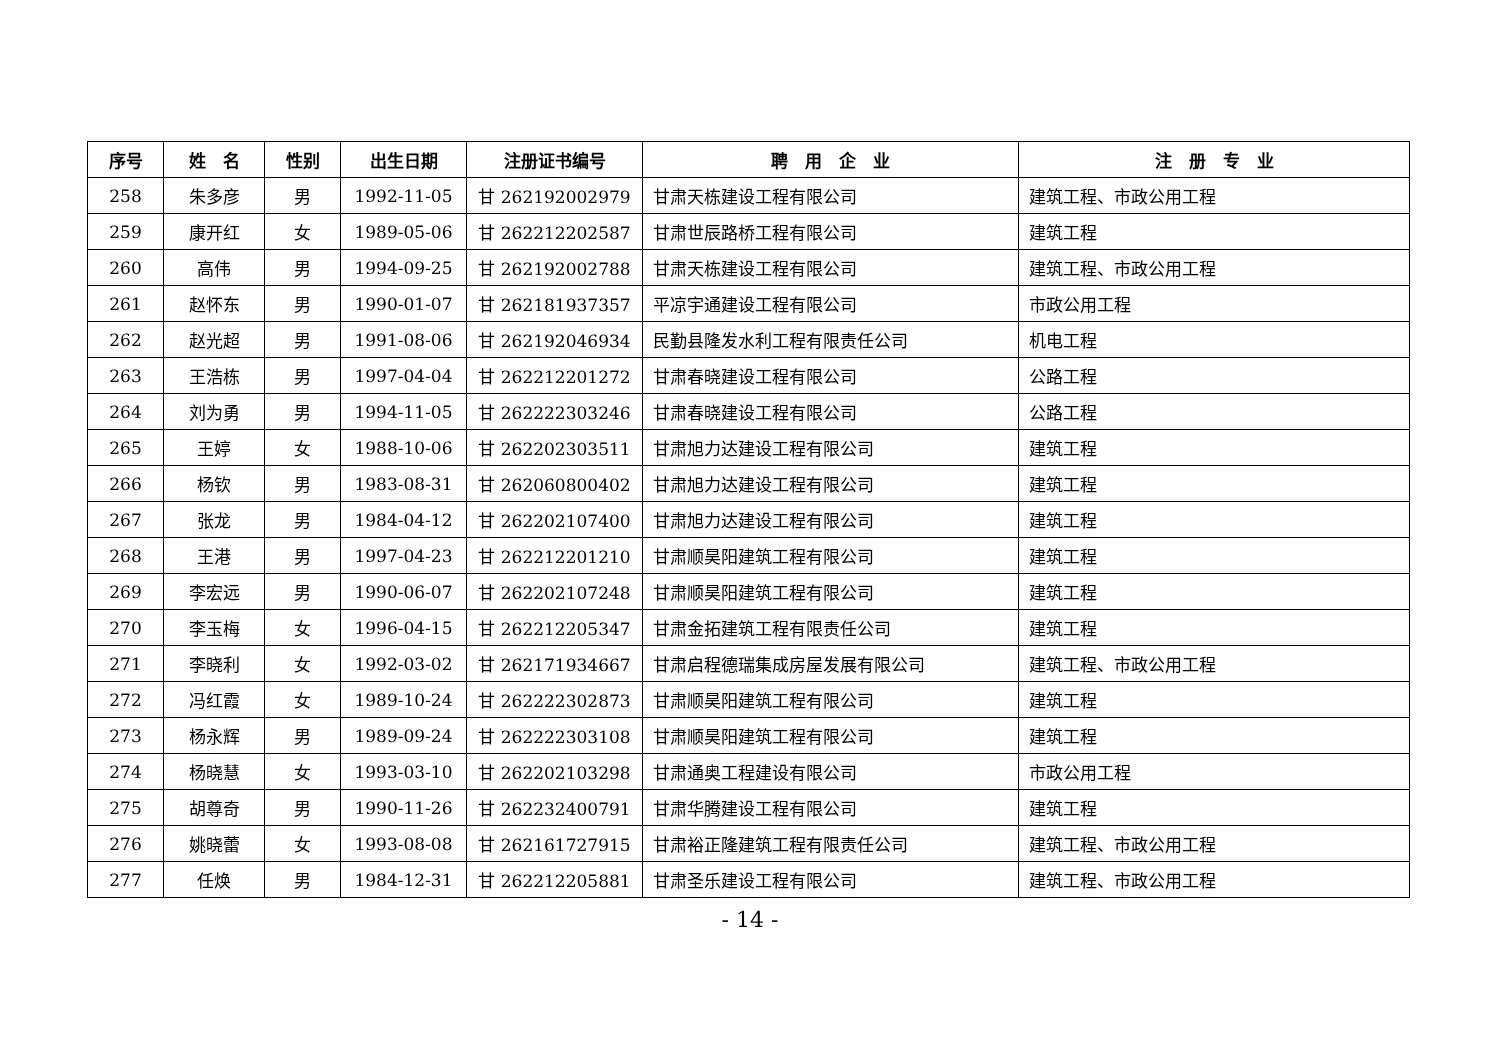| 序号 | 姓 名 | 性别 | 出生日期 | 注册证书编号 | 聘 用 企 业 | 注 册 专 业 |
| --- | --- | --- | --- | --- | --- | --- |
| 258 | 朱多彦 | 男 | 1992-11-05 | 甘 262192002979 | 甘肃天栋建设工程有限公司 | 建筑工程、市政公用工程 |
| 259 | 康开红 | 女 | 1989-05-06 | 甘 262212202587 | 甘肃世辰路桥工程有限公司 | 建筑工程 |
| 260 | 高伟 | 男 | 1994-09-25 | 甘 262192002788 | 甘肃天栋建设工程有限公司 | 建筑工程、市政公用工程 |
| 261 | 赵怀东 | 男 | 1990-01-07 | 甘 262181937357 | 平凉宇通建设工程有限公司 | 市政公用工程 |
| 262 | 赵光超 | 男 | 1991-08-06 | 甘 262192046934 | 民勤县隆发水利工程有限责任公司 | 机电工程 |
| 263 | 王浩栋 | 男 | 1997-04-04 | 甘 262212201272 | 甘肃春晓建设工程有限公司 | 公路工程 |
| 264 | 刘为勇 | 男 | 1994-11-05 | 甘 262222303246 | 甘肃春晓建设工程有限公司 | 公路工程 |
| 265 | 王婷 | 女 | 1988-10-06 | 甘 262202303511 | 甘肃旭力达建设工程有限公司 | 建筑工程 |
| 266 | 杨钦 | 男 | 1983-08-31 | 甘 262060800402 | 甘肃旭力达建设工程有限公司 | 建筑工程 |
| 267 | 张龙 | 男 | 1984-04-12 | 甘 262202107400 | 甘肃旭力达建设工程有限公司 | 建筑工程 |
| 268 | 王港 | 男 | 1997-04-23 | 甘 262212201210 | 甘肃顺昊阳建筑工程有限公司 | 建筑工程 |
| 269 | 李宏远 | 男 | 1990-06-07 | 甘 262202107248 | 甘肃顺昊阳建筑工程有限公司 | 建筑工程 |
| 270 | 李玉梅 | 女 | 1996-04-15 | 甘 262212205347 | 甘肃金拓建筑工程有限责任公司 | 建筑工程 |
| 271 | 李晓利 | 女 | 1992-03-02 | 甘 262171934667 | 甘肃启程德瑞集成房屋发展有限公司 | 建筑工程、市政公用工程 |
| 272 | 冯红霞 | 女 | 1989-10-24 | 甘 262222302873 | 甘肃顺昊阳建筑工程有限公司 | 建筑工程 |
| 273 | 杨永辉 | 男 | 1989-09-24 | 甘 262222303108 | 甘肃顺昊阳建筑工程有限公司 | 建筑工程 |
| 274 | 杨晓慧 | 女 | 1993-03-10 | 甘 262202103298 | 甘肃通奥工程建设有限公司 | 市政公用工程 |
| 275 | 胡尊奇 | 男 | 1990-11-26 | 甘 262232400791 | 甘肃华腾建设工程有限公司 | 建筑工程 |
| 276 | 姚晓蕾 | 女 | 1993-08-08 | 甘 262161727915 | 甘肃裕正隆建筑工程有限责任公司 | 建筑工程、市政公用工程 |
| 277 | 任焕 | 男 | 1984-12-31 | 甘 262212205881 | 甘肃圣乐建设工程有限公司 | 建筑工程、市政公用工程 |
- 14 -